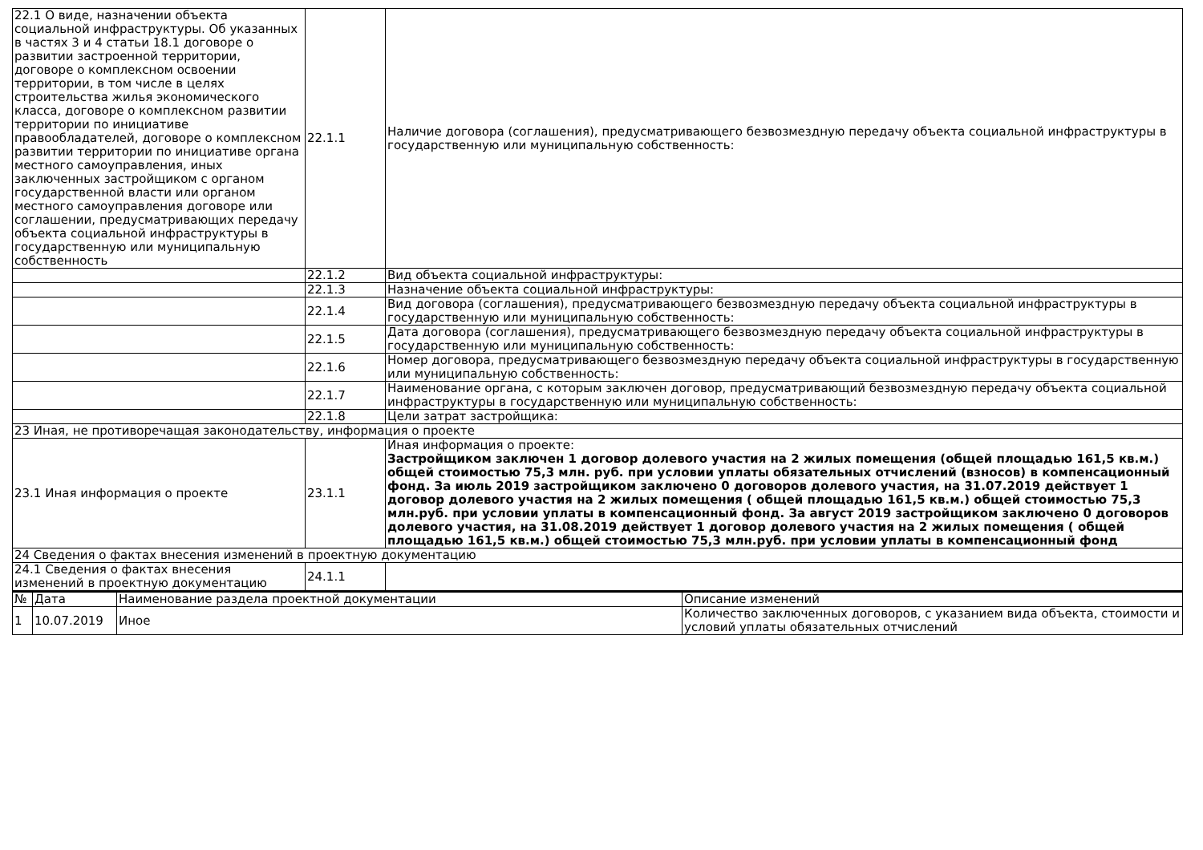| 22.1 О виде, назначении объекта социальной инфраструктуры. Об указанных в частях 3 и 4 статьи 18.1 договоре о развитии застроенной территории, договоре о комплексном освоении территории, в том числе в целях строительства жилья экономического класса, договоре о комплексном развитии территории по инициативе правообладателей, договоре о комплексном развитии территории по инициативе органа местного самоуправления, иных заключенных застройщиком с органом государственной власти или органом местного самоуправления договоре или соглашении, предусматривающих передачу объекта социальной инфраструктуры в государственную или муниципальную собственность | 22.1.1 | Наличие договора (соглашения), предусматривающего безвозмездную передачу объекта социальной инфраструктуры в государственную или муниципальную собственность: |
| | 22.1.2 | Вид объекта социальной инфраструктуры: |
| | 22.1.3 | Назначение объекта социальной инфраструктуры: |
| | 22.1.4 | Вид договора (соглашения), предусматривающего безвозмездную передачу объекта социальной инфраструктуры в государственную или муниципальную собственность: |
| | 22.1.5 | Дата договора (соглашения), предусматривающего безвозмездную передачу объекта социальной инфраструктуры в государственную или муниципальную собственность: |
| | 22.1.6 | Номер договора, предусматривающего безвозмездную передачу объекта социальной инфраструктуры в государственную или муниципальную собственность: |
| | 22.1.7 | Наименование органа, с которым заключен договор, предусматривающий безвозмездную передачу объекта социальной инфраструктуры в государственную или муниципальную собственность: |
| | 22.1.8 | Цели затрат застройщика: |
| 23 Иная, не противоречащая законодательству, информация о проекте | | |
| 23.1 Иная информация о проекте | 23.1.1 | Иная информация о проекте: Застройщиком заключен 1 договор долевого участия на 2 жилых помещения (общей площадью 161,5 кв.м.) общей стоимостью 75,3 млн. руб. при условии уплаты обязательных отчислений (взносов) в компенсационный фонд. За июль 2019 застройщиком заключено 0 договоров долевого участия, на 31.07.2019 действует 1 договор долевого участия на 2 жилых помещения ( общей площадью 161,5 кв.м.) общей стоимостью 75,3 млн.руб. при условии уплаты в компенсационный фонд. За август 2019 застройщиком заключено 0 договоров долевого участия, на 31.08.2019 действует 1 договор долевого участия на 2 жилых помещения ( общей площадью 161,5 кв.м.) общей стоимостью 75,3 млн.руб. при условии уплаты в компенсационный фонд |
| 24 Сведения о фактах внесения изменений в проектную документацию | | |
| 24.1 Сведения о фактах внесения изменений в проектную документацию | 24.1.1 | |
| № | Дата | Наименование раздела проектной документации | Описание изменений |
| --- | --- | --- | --- |
| 1 | 10.07.2019 | Иное | Количество заключенных договоров, с указанием вида объекта, стоимости и условий уплаты обязательных отчислений |